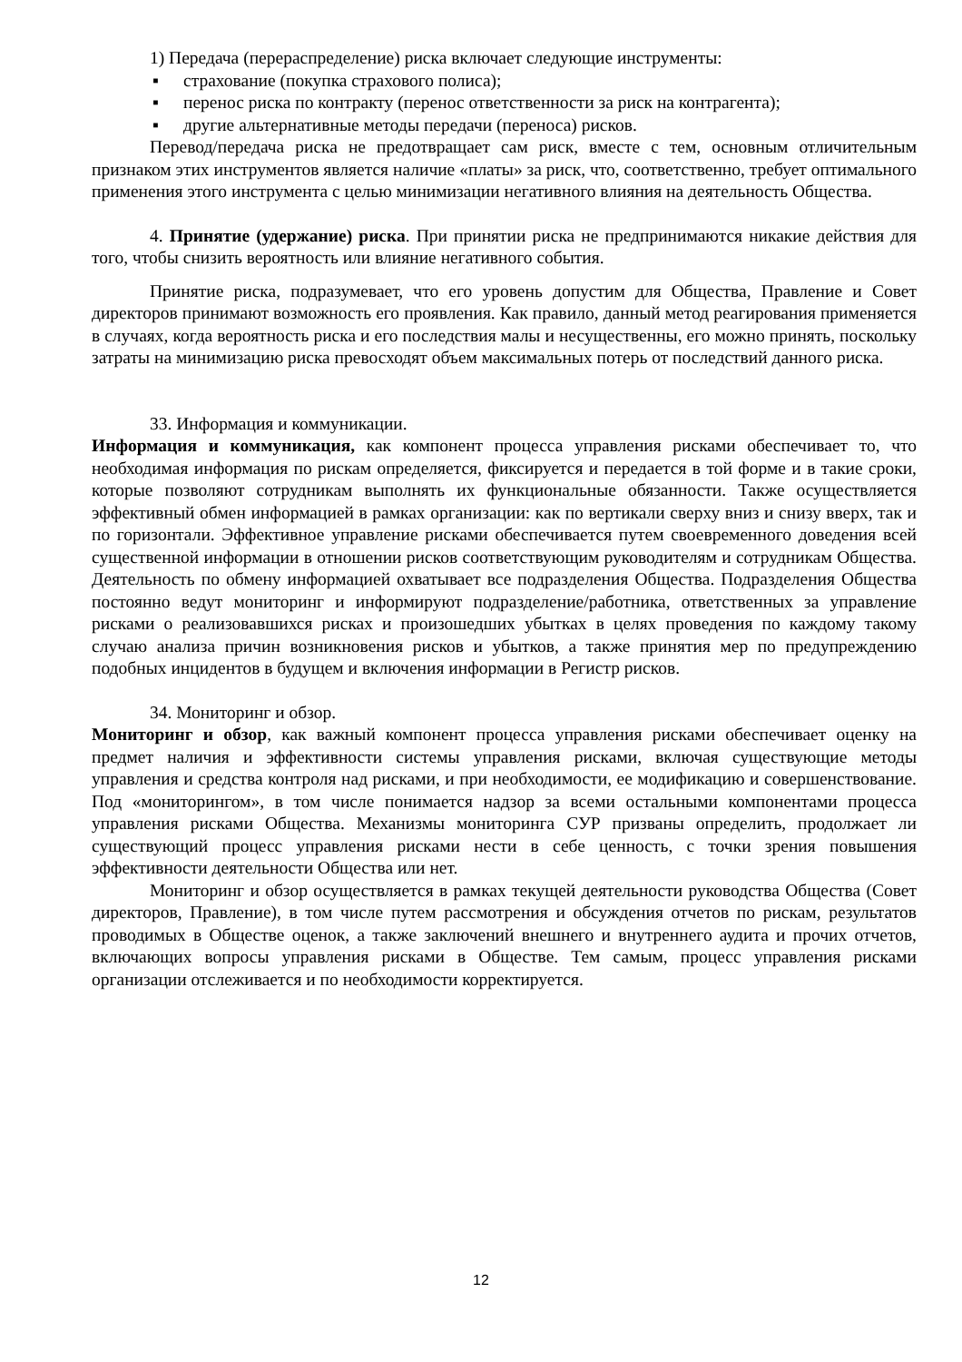1) Передача (перераспределение) риска включает следующие инструменты:
▪ страхование (покупка страхового полиса);
▪ перенос риска по контракту (перенос ответственности за риск на контрагента);
▪ другие альтернативные методы передачи (переноса) рисков.
Перевод/передача риска не предотвращает сам риск, вместе с тем, основным отличительным признаком этих инструментов является наличие «платы» за риск, что, соответственно, требует оптимального применения этого инструмента с целью минимизации негативного влияния на деятельность Общества.
4. Принятие (удержание) риска. При принятии риска не предпринимаются никакие действия для того, чтобы снизить вероятность или влияние негативного события.
Принятие риска, подразумевает, что его уровень допустим для Общества, Правление и Совет директоров принимают возможность его проявления. Как правило, данный метод реагирования применяется в случаях, когда вероятность риска и его последствия малы и несущественны, его можно принять, поскольку затраты на минимизацию риска превосходят объем максимальных потерь от последствий данного риска.
33. Информация и коммуникации.
Информация и коммуникация, как компонент процесса управления рисками обеспечивает то, что необходимая информация по рискам определяется, фиксируется и передается в той форме и в такие сроки, которые позволяют сотрудникам выполнять их функциональные обязанности. Также осуществляется эффективный обмен информацией в рамках организации: как по вертикали сверху вниз и снизу вверх, так и по горизонтали. Эффективное управление рисками обеспечивается путем своевременного доведения всей существенной информации в отношении рисков соответствующим руководителям и сотрудникам Общества. Деятельность по обмену информацией охватывает все подразделения Общества. Подразделения Общества постоянно ведут мониторинг и информируют подразделение/работника, ответственных за управление рисками о реализовавшихся рисках и произошедших убытках в целях проведения по каждому такому случаю анализа причин возникновения рисков и убытков, а также принятия мер по предупреждению подобных инцидентов в будущем и включения информации в Регистр рисков.
34. Мониторинг и обзор.
Мониторинг и обзор, как важный компонент процесса управления рисками обеспечивает оценку на предмет наличия и эффективности системы управления рисками, включая существующие методы управления и средства контроля над рисками, и при необходимости, ее модификацию и совершенствование. Под «мониторингом», в том числе понимается надзор за всеми остальными компонентами процесса управления рисками Общества. Механизмы мониторинга СУР призваны определить, продолжает ли существующий процесс управления рисками нести в себе ценность, с точки зрения повышения эффективности деятельности Общества или нет.
Мониторинг и обзор осуществляется в рамках текущей деятельности руководства Общества (Совет директоров, Правление), в том числе путем рассмотрения и обсуждения отчетов по рискам, результатов проводимых в Обществе оценок, а также заключений внешнего и внутреннего аудита и прочих отчетов, включающих вопросы управления рисками в Обществе. Тем самым, процесс управления рисками организации отслеживается и по необходимости корректируется.
12